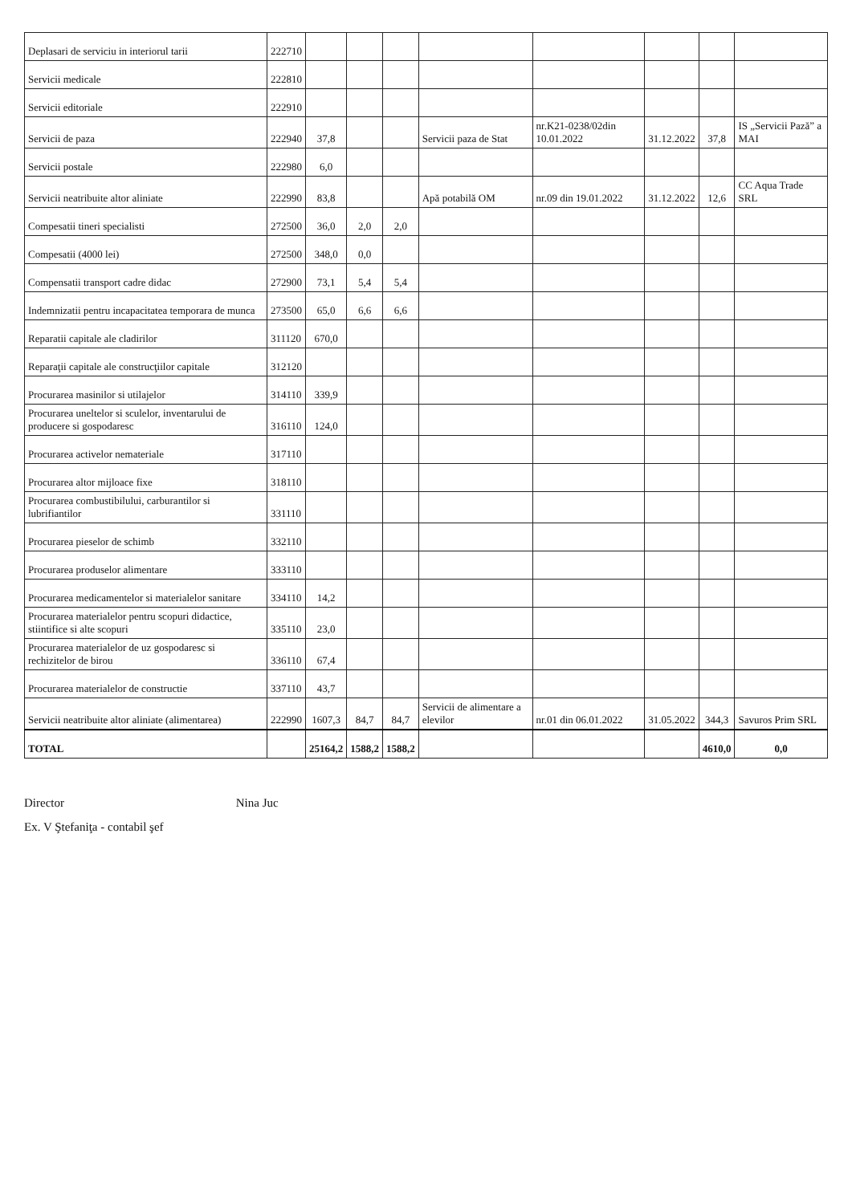| Deplasari de serviciu in interiorul tarii | 222710 | | | | | | | | |
| Servicii medicale | 222810 | | | | | | | | |
| Servicii editoriale | 222910 | | | | | | | | |
| Servicii de paza | 222940 | 37,8 | | | Servicii paza de Stat | nr.K21-0238/02din 10.01.2022 | 31.12.2022 | 37,8 | IS „Servicii Pază” a MAI |
| Servicii postale | 222980 | 6,0 | | | | | | | |
| Servicii neatribuite altor aliniate | 222990 | 83,8 | | | Apă potabilă OM | nr.09 din 19.01.2022 | 31.12.2022 | 12,6 | CC Aqua Trade SRL |
| Compesatii tineri specialisti | 272500 | 36,0 | 2,0 | 2,0 | | | | | |
| Compesatii (4000 lei) | 272500 | 348,0 | 0,0 | | | | | | |
| Compensatii transport cadre didac | 272900 | 73,1 | 5,4 | 5,4 | | | | | |
| Indemnizatii pentru incapacitatea temporara de munca | 273500 | 65,0 | 6,6 | 6,6 | | | | | |
| Reparatii capitale ale cladirilor | 311120 | 670,0 | | | | | | | |
| Reparaţii capitale ale construcţiilor capitale | 312120 | | | | | | | | |
| Procurarea masinilor si utilajelor | 314110 | 339,9 | | | | | | | |
| Procurarea uneltelor si sculelor, inventarului de producere si gospodaresc | 316110 | 124,0 | | | | | | | |
| Procurarea activelor nemateriale | 317110 | | | | | | | | |
| Procurarea altor mijloace fixe | 318110 | | | | | | | | |
| Procurarea combustibilului, carburantilor si lubrifiantilor | 331110 | | | | | | | | |
| Procurarea pieselor de schimb | 332110 | | | | | | | | |
| Procurarea produselor alimentare | 333110 | | | | | | | | |
| Procurarea medicamentelor si materialelor sanitare | 334110 | 14,2 | | | | | | | |
| Procurarea materialelor pentru scopuri didactice, stiintifice si alte scopuri | 335110 | 23,0 | | | | | | | |
| Procurarea materialelor de uz gospodaresc si rechizitelor de birou | 336110 | 67,4 | | | | | | | |
| Procurarea materialelor de constructie | 337110 | 43,7 | | | | | | | |
| Servicii neatribuite altor aliniate (alimentarea) | 222990 | 1607,3 | 84,7 | 84,7 | Servicii de alimentare a elevilor | nr.01 din 06.01.2022 | 31.05.2022 | 344,3 | Savuros Prim SRL |
| TOTAL | | 25164,2 | 1588,2 | 1588,2 | | | | 4610,0 | 0,0 |
Director Nina Juc
Ex. V Ştefaniţa - contabil şef